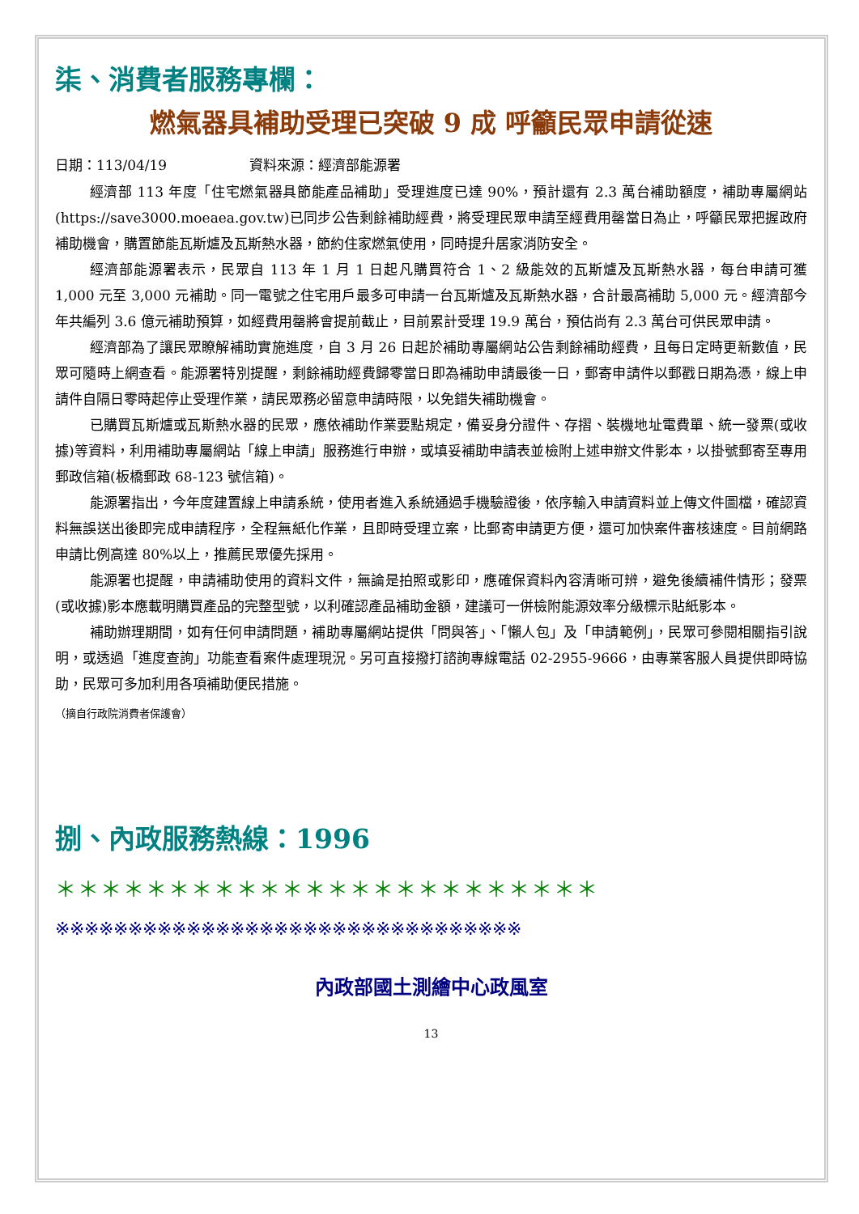柒、消費者服務專欄：
燃氣器具補助受理已突破 9 成 呼籲民眾申請從速
日期：113/04/19　　　　　　資料來源：經濟部能源署
經濟部 113 年度「住宅燃氣器具節能產品補助」受理進度已達 90%，預計還有 2.3 萬台補助額度，補助專屬網站(https://save3000.moeaea.gov.tw)已同步公告剩餘補助經費，將受理民眾申請至經費用罄當日為止，呼籲民眾把握政府補助機會，購置節能瓦斯爐及瓦斯熱水器，節約住家燃氣使用，同時提升居家消防安全。
經濟部能源署表示，民眾自 113 年 1 月 1 日起凡購買符合 1、2 級能效的瓦斯爐及瓦斯熱水器，每台申請可獲 1,000 元至 3,000 元補助。同一電號之住宅用戶最多可申請一台瓦斯爐及瓦斯熱水器，合計最高補助 5,000 元。經濟部今年共編列 3.6 億元補助預算，如經費用罄將會提前截止，目前累計受理 19.9 萬台，預估尚有 2.3 萬台可供民眾申請。
經濟部為了讓民眾瞭解補助實施進度，自 3 月 26 日起於補助專屬網站公告剩餘補助經費，且每日定時更新數值，民眾可隨時上網查看。能源署特別提醒，剩餘補助經費歸零當日即為補助申請最後一日，郵寄申請件以郵戳日期為憑，線上申請件自隔日零時起停止受理作業，請民眾務必留意申請時限，以免錯失補助機會。
已購買瓦斯爐或瓦斯熱水器的民眾，應依補助作業要點規定，備妥身分證件、存摺、裝機地址電費單、統一發票(或收據)等資料，利用補助專屬網站「線上申請」服務進行申辦，或填妥補助申請表並檢附上述申辦文件影本，以掛號郵寄至專用郵政信箱(板橋郵政 68-123 號信箱)。
能源署指出，今年度建置線上申請系統，使用者進入系統通過手機驗證後，依序輸入申請資料並上傳文件圖檔，確認資料無誤送出後即完成申請程序，全程無紙化作業，且即時受理立案，比郵寄申請更方便，還可加快案件審核速度。目前網路申請比例高達 80%以上，推薦民眾優先採用。
能源署也提醒，申請補助使用的資料文件，無論是拍照或影印，應確保資料內容清晰可辨，避免後續補件情形；發票(或收據)影本應載明購買產品的完整型號，以利確認產品補助金額，建議可一併檢附能源效率分級標示貼紙影本。
補助辦理期間，如有任何申請問題，補助專屬網站提供「問與答」、「懶人包」及「申請範例」，民眾可參閱相關指引說明，或透過「進度查詢」功能查看案件處理現況。另可直接撥打諮詢專線電話 02-2955-9666，由專業客服人員提供即時協助，民眾可多加利用各項補助便民措施。
（摘自行政院消費者保護會）
捌、內政服務熱線：1996
＊＊＊＊＊＊＊＊＊＊＊＊＊＊＊＊＊＊＊＊＊＊＊＊
※※※※※※※※※※※※※※※※※※※※※※※※※※※※※※※※
內政部國土測繪中心政風室
13